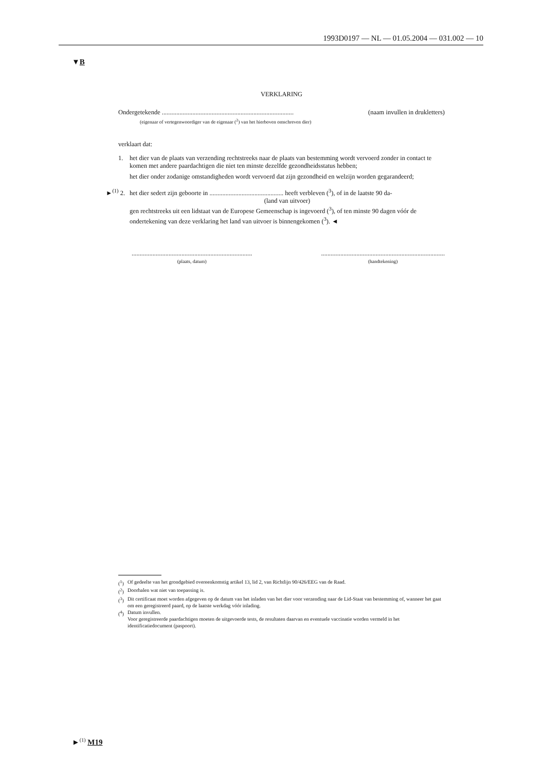1993D0197 — NL — 01.05.2004 — 031.002 — 10
▼B
VERKLARING
Ondergetekende .................................................................................. (naam invullen in drukletters)
(eigenaar of vertegenwoordiger van de eigenaar (<sup>2</sup>) van het hierboven omschreven dier)
verklaart dat:
1.
het dier van de plaats van verzending rechtstreeks naar de plaats van bestemming wordt vervoerd zonder in contact te komen met andere paardachtigen die niet ten minste dezelfde gezondheidsstatus hebben;
het dier onder zodanige omstandigheden wordt vervoerd dat zijn gezondheid en welzijn worden gegarandeerd;
►<sup>(1)</sup> 2.
het dier sedert zijn geboorte in .............................................. heeft verbleven (<sup>3</sup>), of in de laatste 90 da-
(land van uitvoer)
gen rechtstreeks uit een lidstaat van de Europese Gemeenschap is ingevoerd (<sup>3</sup>), of ten minste 90 dagen vóór de ondertekening van deze verklaring het land van uitvoer is binnengekomen (<sup>3</sup>). ◄
...........................................................................
(plaats, datum)
.............................................................................
(handtekening)
(<sup>1</sup>) Of gedeelte van het grondgebied overeenkomstig artikel 13, lid 2, van Richtlijn 90/426/EEG van de Raad.
(<sup>2</sup>) Doorhalen wat niet van toepassing is.
(<sup>3</sup>) Dit certificaat moet worden afgegeven op de datum van het inladen van het dier voor verzending naar de Lid-Staat van bestemming of, wanneer het gaat om een geregistreerd paard, op de laatste werkdag vóór inlading.
(<sup>4</sup>) Datum invullen.
Voor geregistreerde paardachtigen moeten de uitgevoerde tests, de resultaten daarvan en eventuele vaccinatie worden vermeld in het identificatiedocument (paspoort).
►<sup>(1)</sup> M19